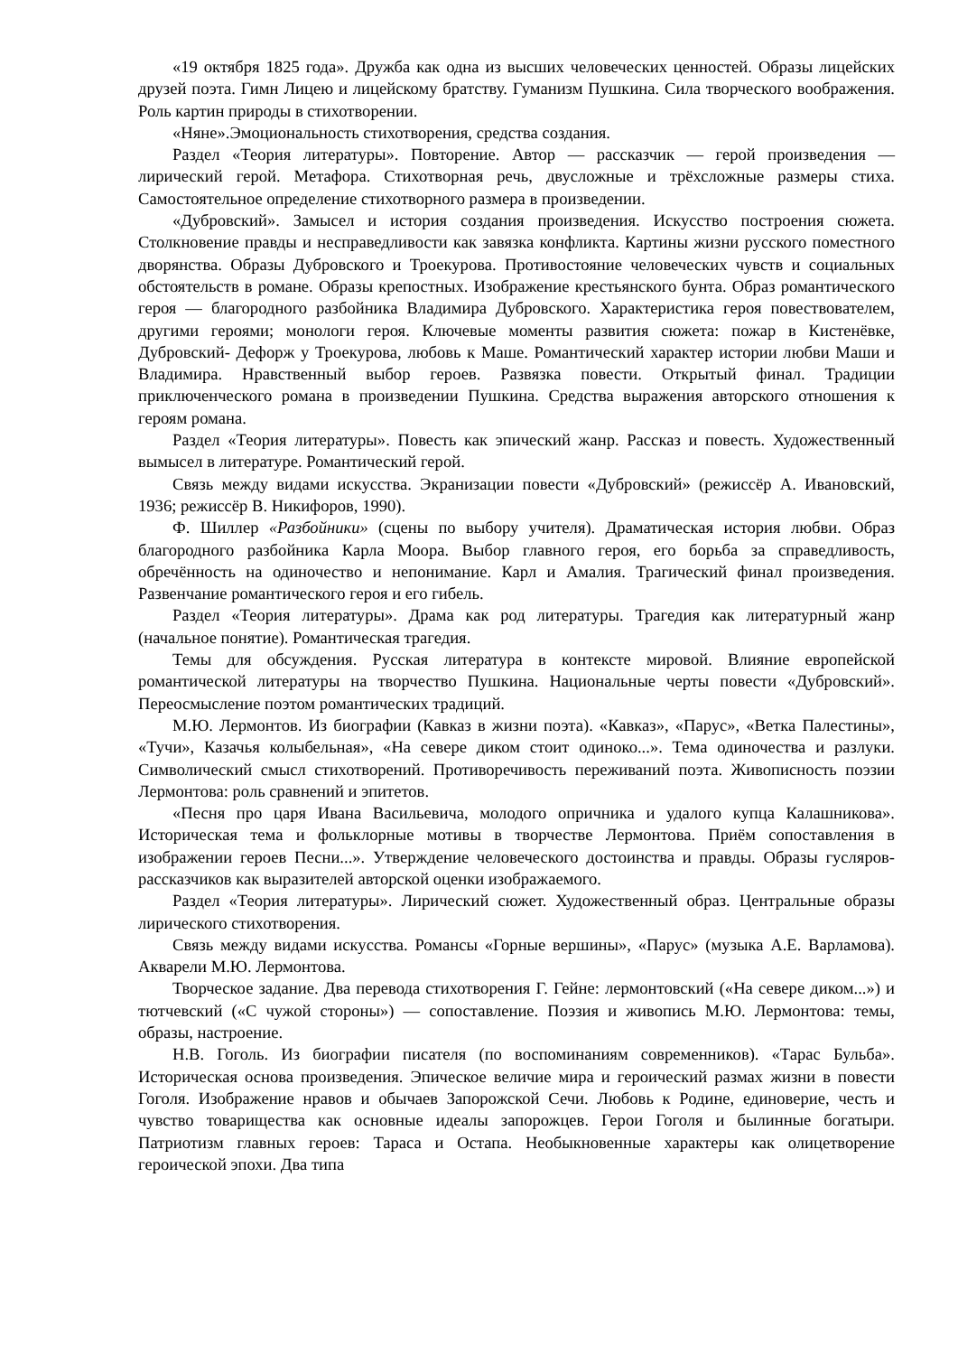«19 октября 1825 года». Дружба как одна из высших человеческих ценностей. Образы лицейских друзей поэта. Гимн Лицею и лицейскому братству. Гуманизм Пушкина. Сила творческого воображения. Роль картин природы в стихотворении.
«Няне».Эмоциональность стихотворения, средства создания.
Раздел «Теория литературы». Повторение. Автор — рассказчик — герой произведения — лирический герой. Метафора. Стихотворная речь, двусложные и трёхсложные размеры стиха. Самостоятельное определение стихотворного размера в произведении.
«Дубровский». Замысел и история создания произведения. Искусство построения сюжета. Столкновение правды и несправедливости как завязка конфликта. Картины жизни русского поместного дворянства. Образы Дубровского и Троекурова. Противостояние человеческих чувств и социальных обстоятельств в романе. Образы крепостных. Изображение крестьянского бунта. Образ романтического героя — благородного разбойника Владимира Дубровского. Характеристика героя повествователем, другими героями; монологи героя. Ключевые моменты развития сюжета: пожар в Кистенёвке, Дубровский- Дефорж у Троекурова, любовь к Маше. Романтический характер истории любви Маши и Владимира. Нравственный выбор героев. Развязка повести. Открытый финал. Традиции приключенческого романа в произведении Пушкина. Средства выражения авторского отношения к героям романа.
Раздел «Теория литературы». Повесть как эпический жанр. Рассказ и повесть. Художественный вымысел в литературе. Романтический герой.
Связь между видами искусства. Экранизации повести «Дубровский» (режиссёр А. Ивановский, 1936; режиссёр В. Никифоров, 1990).
Ф. Шиллер «Разбойники» (сцены по выбору учителя). Драматическая история любви. Образ благородного разбойника Карла Моора. Выбор главного героя, его борьба за справедливость, обречённость на одиночество и непонимание. Карл и Амалия. Трагический финал произведения. Развенчание романтического героя и его гибель.
Раздел «Теория литературы». Драма как род литературы. Трагедия как литературный жанр (начальное понятие). Романтическая трагедия.
Темы для обсуждения. Русская литература в контексте мировой. Влияние европейской романтической литературы на творчество Пушкина. Национальные черты повести «Дубровский». Переосмысление поэтом романтических традиций.
М.Ю. Лермонтов. Из биографии (Кавказ в жизни поэта). «Кавказ», «Парус», «Ветка Палестины», «Тучи», Казачья колыбельная», «На севере диком стоит одиноко...». Тема одиночества и разлуки. Символический смысл стихотворений. Противоречивость переживаний поэта. Живописность поэзии Лермонтова: роль сравнений и эпитетов.
«Песня про царя Ивана Васильевича, молодого опричника и удалого купца Калашникова». Историческая тема и фольклорные мотивы в творчестве Лермонтова. Приём сопоставления в изображении героев Песни...». Утверждение человеческого достоинства и правды. Образы гусляров-рассказчиков как выразителей авторской оценки изображаемого.
Раздел «Теория литературы». Лирический сюжет. Художественный образ. Центральные образы лирического стихотворения.
Связь между видами искусства. Романсы «Горные вершины», «Парус» (музыка А.Е. Варламова). Акварели М.Ю. Лермонтова.
Творческое задание. Два перевода стихотворения Г. Гейне: лермонтовский («На севере диком...») и тютчевский («С чужой стороны») — сопоставление. Поэзия и живопись М.Ю. Лермонтова: темы, образы, настроение.
Н.В. Гоголь. Из биографии писателя (по воспоминаниям современников). «Тарас Бульба». Историческая основа произведения. Эпическое величие мира и героический размах жизни в повести Гоголя. Изображение нравов и обычаев Запорожской Сечи. Любовь к Родине, единоверие, честь и чувство товарищества как основные идеалы запорожцев. Герои Гоголя и былинные богатыри. Патриотизм главных героев: Тараса и Остапа. Необыкновенные характеры как олицетворение героической эпохи. Два типа